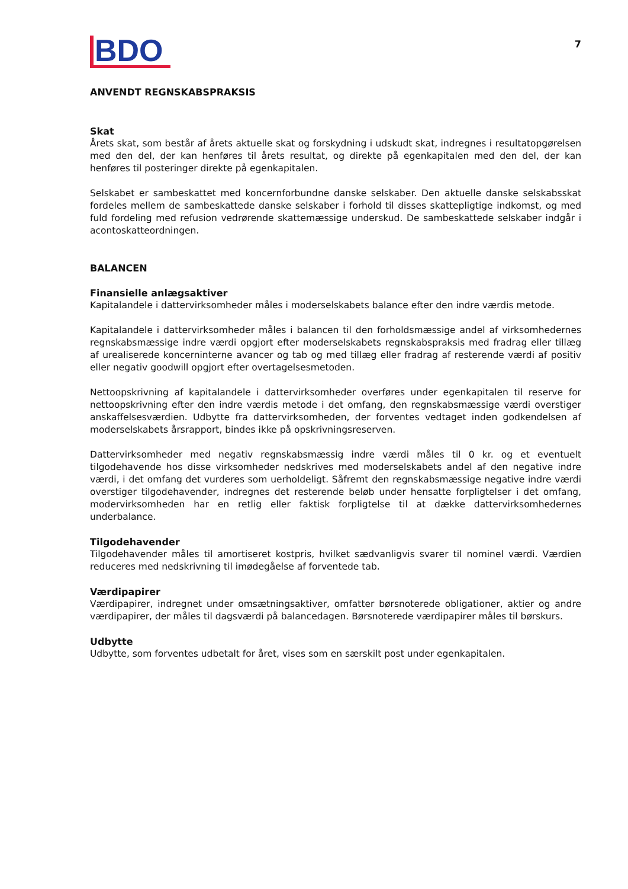BDO
7
ANVENDT REGNSKABSPRAKSIS
Skat
Årets skat, som består af årets aktuelle skat og forskydning i udskudt skat, indregnes i resultatopgørelsen med den del, der kan henføres til årets resultat, og direkte på egenkapitalen med den del, der kan henføres til posteringer direkte på egenkapitalen.
Selskabet er sambeskattet med koncernforbundne danske selskaber. Den aktuelle danske selskabsskat fordeles mellem de sambeskattede danske selskaber i forhold til disses skattepligtige indkomst, og med fuld fordeling med refusion vedrørende skattemæssige underskud. De sambeskattede selskaber indgår i acontoskatteordningen.
BALANCEN
Finansielle anlægsaktiver
Kapitalandele i dattervirksomheder måles i moderselskabets balance efter den indre værdis metode.
Kapitalandele i dattervirksomheder måles i balancen til den forholdsmæssige andel af virksomhedernes regnskabsmæssige indre værdi opgjort efter moderselskabets regnskabspraksis med fradrag eller tillæg af urealiserede koncerninterne avancer og tab og med tillæg eller fradrag af resterende værdi af positiv eller negativ goodwill opgjort efter overtagelsesmetoden.
Nettoopskrivning af kapitalandele i dattervirksomheder overføres under egenkapitalen til reserve for nettoopskrivning efter den indre værdis metode i det omfang, den regnskabsmæssige værdi overstiger anskaffelsesværdien. Udbytte fra dattervirksomheden, der forventes vedtaget inden godkendelsen af moderselskabets årsrapport, bindes ikke på opskrivningsreserven.
Dattervirksomheder med negativ regnskabsmæssig indre værdi måles til 0 kr. og et eventuelt tilgodehavende hos disse virksomheder nedskrives med moderselskabets andel af den negative indre værdi, i det omfang det vurderes som uerholdeligt. Såfremt den regnskabsmæssige negative indre værdi overstiger tilgodehavender, indregnes det resterende beløb under hensatte forpligtelser i det omfang, modervirksomheden har en retlig eller faktisk forpligtelse til at dække dattervirksomhedernes underbalance.
Tilgodehavender
Tilgodehavender måles til amortiseret kostpris, hvilket sædvanligvis svarer til nominel værdi. Værdien reduceres med nedskrivning til imødegåelse af forventede tab.
Værdipapirer
Værdipapirer, indregnet under omsætningsaktiver, omfatter børsnoterede obligationer, aktier og andre værdipapirer, der måles til dagsværdi på balancedagen. Børsnoterede værdipapirer måles til børskurs.
Udbytte
Udbytte, som forventes udbetalt for året, vises som en særskilt post under egenkapitalen.